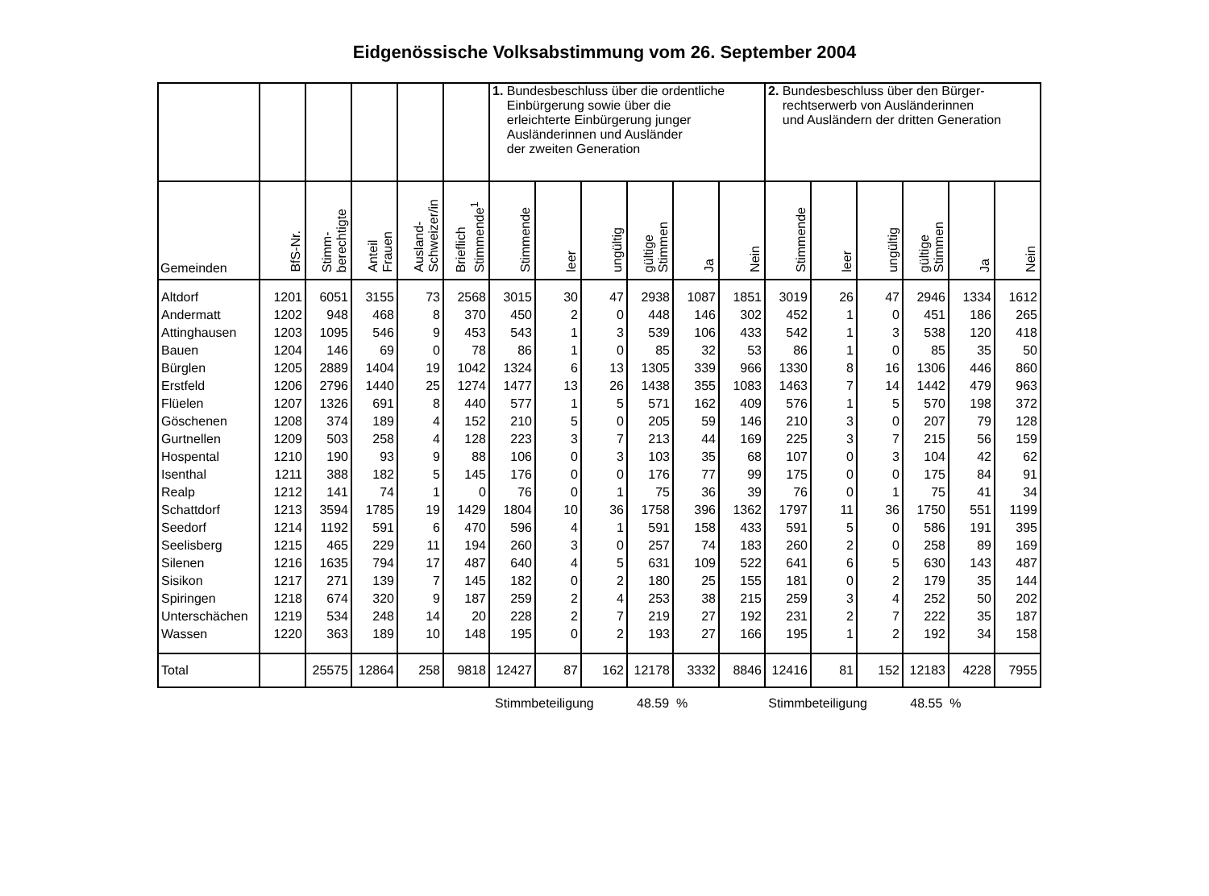Eidgenössische Volksabstimmung vom 26. September 2004
| | | | | | | 1. Bundesbeschluss über die ordentliche Einbürgerung sowie über die erleichterte Einbürgerung junger Ausländerinnen und Ausländer der zweiten Generation | | | | | | 2. Bundesbeschluss über den Bürger- rechtserwerb von Ausländerinnen und Ausländern der dritten Generation | | | | | |
| Gemeinden | BfS-Nr. | Stimm- berechtigte | Anteil Frauen | Ausland- Schweizer/in | Brieflich Stimmende<sup>1</sup> | Stimmende | leer | ungültig | gültige Stimmen | Ja | Nein | Stimmende | leer | ungültig | gültige Stimmen | Ja | Nein |
| Altdorf | 1201 | 6051 | 3155 | 73 | 2568 | 3015 | 30 | 47 | 2938 | 1087 | 1851 | 3019 | 26 | 47 | 2946 | 1334 | 1612 |
| Andermatt | 1202 | 948 | 468 | 8 | 370 | 450 | 2 | 0 | 448 | 146 | 302 | 452 | 1 | 0 | 451 | 186 | 265 |
| Attinghausen | 1203 | 1095 | 546 | 9 | 453 | 543 | 1 | 3 | 539 | 106 | 433 | 542 | 1 | 3 | 538 | 120 | 418 |
| Bauen | 1204 | 146 | 69 | 0 | 78 | 86 | 1 | 0 | 85 | 32 | 53 | 86 | 1 | 0 | 85 | 35 | 50 |
| Bürglen | 1205 | 2889 | 1404 | 19 | 1042 | 1324 | 6 | 13 | 1305 | 339 | 966 | 1330 | 8 | 16 | 1306 | 446 | 860 |
| Erstfeld | 1206 | 2796 | 1440 | 25 | 1274 | 1477 | 13 | 26 | 1438 | 355 | 1083 | 1463 | 7 | 14 | 1442 | 479 | 963 |
| Flüelen | 1207 | 1326 | 691 | 8 | 440 | 577 | 1 | 5 | 571 | 162 | 409 | 576 | 1 | 5 | 570 | 198 | 372 |
| Göschenen | 1208 | 374 | 189 | 4 | 152 | 210 | 5 | 0 | 205 | 59 | 146 | 210 | 3 | 0 | 207 | 79 | 128 |
| Gurtnellen | 1209 | 503 | 258 | 4 | 128 | 223 | 3 | 7 | 213 | 44 | 169 | 225 | 3 | 7 | 215 | 56 | 159 |
| Hospental | 1210 | 190 | 93 | 9 | 88 | 106 | 0 | 3 | 103 | 35 | 68 | 107 | 0 | 3 | 104 | 42 | 62 |
| Isenthal | 1211 | 388 | 182 | 5 | 145 | 176 | 0 | 0 | 176 | 77 | 99 | 175 | 0 | 0 | 175 | 84 | 91 |
| Realp | 1212 | 141 | 74 | 1 | 0 | 76 | 0 | 1 | 75 | 36 | 39 | 76 | 0 | 1 | 75 | 41 | 34 |
| Schattdorf | 1213 | 3594 | 1785 | 19 | 1429 | 1804 | 10 | 36 | 1758 | 396 | 1362 | 1797 | 11 | 36 | 1750 | 551 | 1199 |
| Seedorf | 1214 | 1192 | 591 | 6 | 470 | 596 | 4 | 1 | 591 | 158 | 433 | 591 | 5 | 0 | 586 | 191 | 395 |
| Seelisberg | 1215 | 465 | 229 | 11 | 194 | 260 | 3 | 0 | 257 | 74 | 183 | 260 | 2 | 0 | 258 | 89 | 169 |
| Silenen | 1216 | 1635 | 794 | 17 | 487 | 640 | 4 | 5 | 631 | 109 | 522 | 641 | 6 | 5 | 630 | 143 | 487 |
| Sisikon | 1217 | 271 | 139 | 7 | 145 | 182 | 0 | 2 | 180 | 25 | 155 | 181 | 0 | 2 | 179 | 35 | 144 |
| Spiringen | 1218 | 674 | 320 | 9 | 187 | 259 | 2 | 4 | 253 | 38 | 215 | 259 | 3 | 4 | 252 | 50 | 202 |
| Unterschächen | 1219 | 534 | 248 | 14 | 20 | 228 | 2 | 7 | 219 | 27 | 192 | 231 | 2 | 7 | 222 | 35 | 187 |
| Wassen | 1220 | 363 | 189 | 10 | 148 | 195 | 0 | 2 | 193 | 27 | 166 | 195 | 1 | 2 | 192 | 34 | 158 |
| Total | | 25575 | 12864 | 258 | 9818 | 12427 | 87 | 162 | 12178 | 3332 | 8846 | 12416 | 81 | 152 | 12183 | 4228 | 7955 |
Stimmbeteiligung 48.59 % Stimmbeteiligung 48.55 %